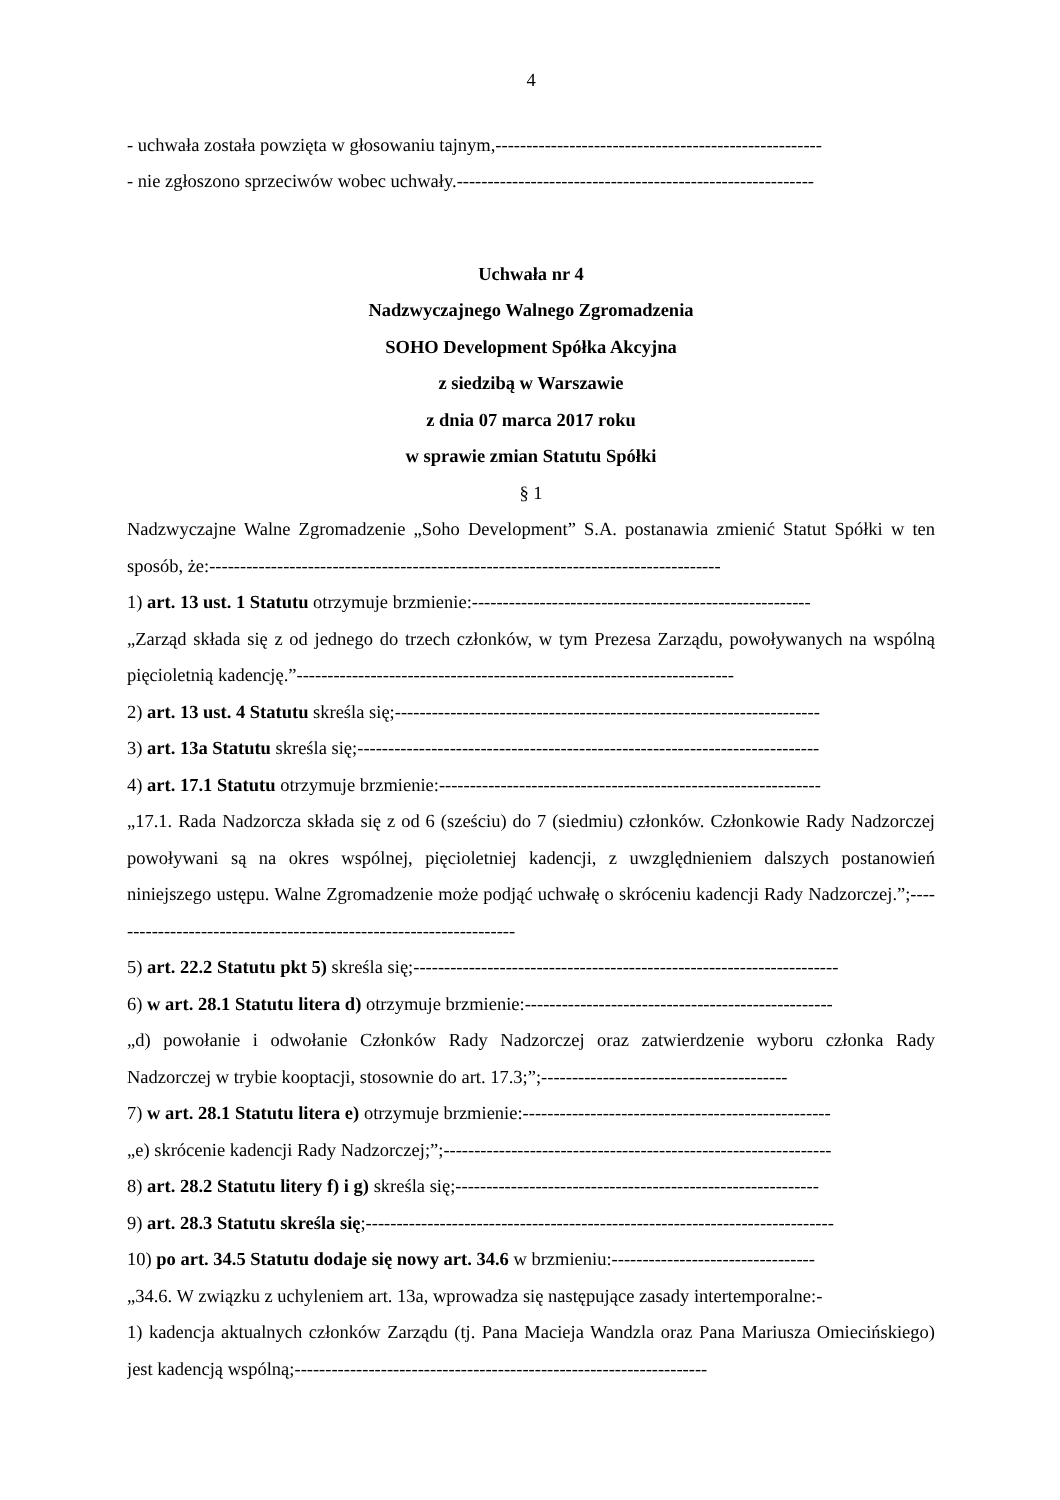4
- uchwała została powzięta w głosowaniu tajnym,-----------------------------------------------------
- nie zgłoszono sprzeciwów wobec uchwały.----------------------------------------------------------
Uchwała nr 4
Nadzwyczajnego Walnego Zgromadzenia
SOHO Development Spółka Akcyjna
z siedzibą w Warszawie
z dnia 07 marca 2017 roku
w sprawie zmian Statutu Spółki
§ 1
Nadzwyczajne Walne Zgromadzenie „Soho Development” S.A. postanawia zmienić Statut Spółki w ten sposób, że:-----------------------------------------------------------------------------------
1) art. 13 ust. 1 Statutu otrzymuje brzmienie:-------------------------------------------------------
„Zarząd składa się z od jednego do trzech członków, w tym Prezesa Zarządu, powoływanych na wspólną pięcioletnią kadencję.”-----------------------------------------------------------------------
2) art. 13 ust. 4 Statutu skreśla się;---------------------------------------------------------------------
3) art. 13a Statutu skreśla się;---------------------------------------------------------------------------
4) art. 17.1 Statutu otrzymuje brzmienie:--------------------------------------------------------------
„17.1. Rada Nadzorcza składa się z od 6 (sześciu) do 7 (siedmiu) członków. Członkowie Rady Nadzorczej powoływani są na okres wspólnej, pięcioletniej kadencji, z uwzględnieniem dalszych postanowień niniejszego ustępu. Walne Zgromadzenie może podjąć uchwałę o skróceniu kadencji Rady Nadzorczej.”;-------------------------------------------------------------------
5) art. 22.2 Statutu pkt 5) skreśla się;---------------------------------------------------------------------
6) w art. 28.1 Statutu litera d) otrzymuje brzmienie:--------------------------------------------------
„d) powołanie i odwołanie Członków Rady Nadzorczej oraz zatwierdzenie wyboru członka Rady Nadzorczej w trybie kooptacji, stosownie do art. 17.3;”;----------------------------------------
7) w art. 28.1 Statutu litera e) otrzymuje brzmienie:--------------------------------------------------
„e) skrócenie kadencji Rady Nadzorczej;”;---------------------------------------------------------------
8) art. 28.2 Statutu litery f) i g) skreśla się;-----------------------------------------------------------
9) art. 28.3 Statutu skreśla się;----------------------------------------------------------------------------
10) po art. 34.5 Statutu dodaje się nowy art. 34.6 w brzmieniu:---------------------------------
„34.6. W związku z uchyleniem art. 13a, wprowadza się następujące zasady intertemporalne:-
1) kadencja aktualnych członków Zarządu (tj. Pana Macieja Wandzla oraz Pana Mariusza Omiecińskiego) jest kadencją wspólną;-------------------------------------------------------------------